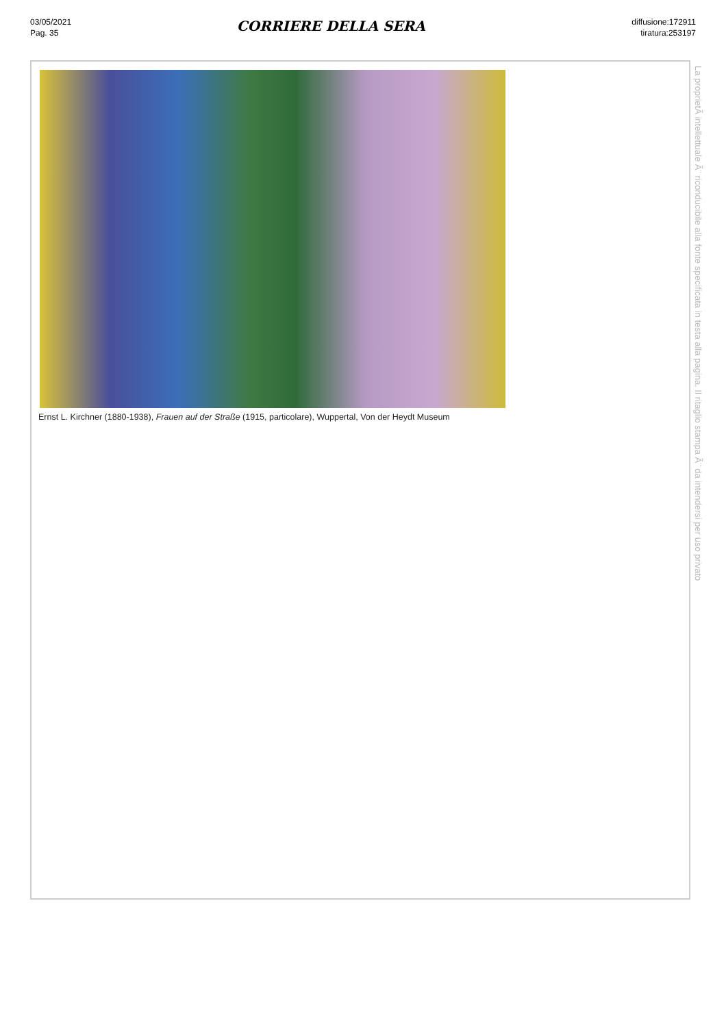03/05/2021
Pag. 35
CORRIERE DELLA SERA
diffusione:172911
tiratura:253197
Ernst L. Kirchner (1880-1938), Frauen auf der Straße (1915, particolare), Wuppertal, Von der Heydt Museum
La proprietÃ intellettuale Ã¨ riconducibile alla fonte specificata in testa alla pagina. Il ritaglio stampa Ã¨ da intendersi per uso privato